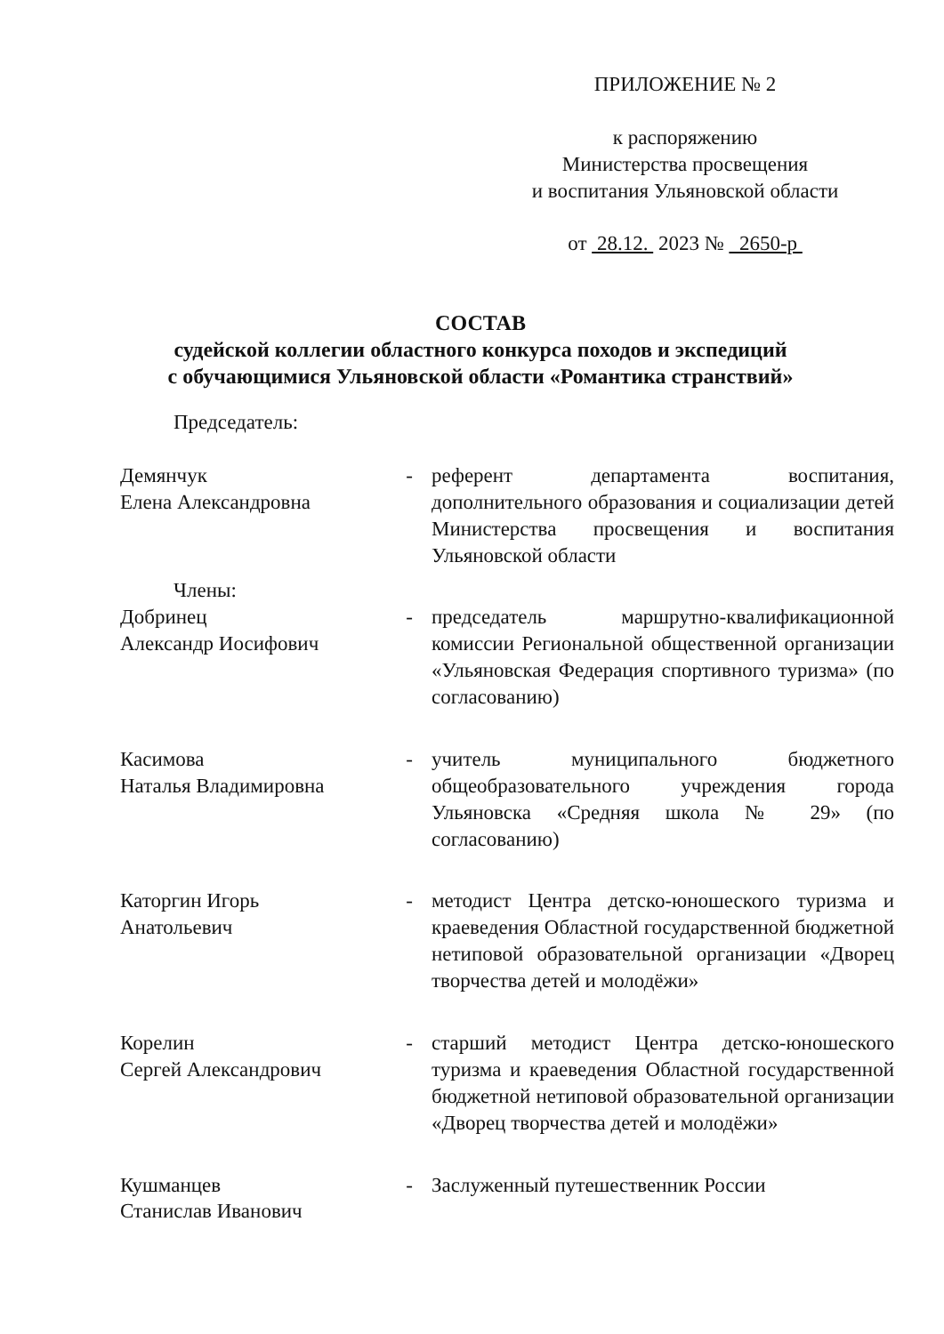ПРИЛОЖЕНИЕ № 2
к распоряжению
Министерства просвещения
и воспитания Ульяновской области
от 28.12. 2023 № 2650-р
СОСТАВ
судейской коллегии областного конкурса походов и экспедиций
с обучающимися Ульяновской области «Романтика странствий»
Председатель:
Демянчук
Елена Александровна
- референт департамента воспитания, дополнительного образования и социализации детей Министерства просвещения и воспитания Ульяновской области
Члены:
Добринец
Александр Иосифович
- председатель маршрутно-квалификационной комиссии Региональной общественной организации «Ульяновская Федерация спортивного туризма» (по согласованию)
Касимова
Наталья Владимировна
- учитель муниципального бюджетного общеобразовательного учреждения города Ульяновска «Средняя школа № 29» (по согласованию)
Каторгин Игорь
Анатольевич
- методист Центра детско-юношеского туризма и краеведения Областной государственной бюджетной нетиповой образовательной организации «Дворец творчества детей и молодёжи»
Корелин
Сергей Александрович
- старший методист Центра детско-юношеского туризма и краеведения Областной государственной бюджетной нетиповой образовательной организации «Дворец творчества детей и молодёжи»
Кушманцев
Станислав Иванович
- Заслуженный путешественник России